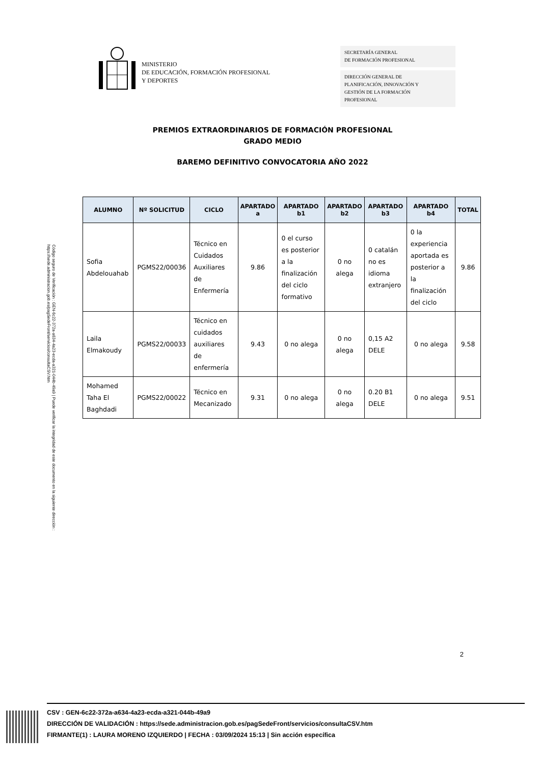Código seguro de Verificación : GEN-6c22-372a-a634-4a23-ecda-a321-044b-49a9 | Puede verificar la integridad de este documento en la siguiente dirección : https://sede.administracion.gob.es/pagSedeFront/servicios/consultaCSV.htm
MINISTERIO
DE EDUCACIÓN, FORMACIÓN PROFESIONAL
Y DEPORTES
SECRETARÍA GENERAL
DE FORMACIÓN PROFESIONAL
DIRECCIÓN GENERAL DE
PLANIFICACIÓN, INNOVACIÓN Y
GESTIÓN DE LA FORMACIÓN
PROFESIONAL
PREMIOS EXTRAORDINARIOS DE FORMACIÓN PROFESIONAL
GRADO MEDIO
BAREMO DEFINITIVO CONVOCATORIA AÑO 2022
| ALUMNO | Nº SOLICITUD | CICLO | APARTADO a | APARTADO b1 | APARTADO b2 | APARTADO b3 | APARTADO b4 | TOTAL |
| --- | --- | --- | --- | --- | --- | --- | --- | --- |
| Sofia Abdelouahab | PGMS22/00036 | Técnico en Cuidados Auxiliares de Enfermería | 9.86 | 0 el curso es posterior a la finalización del ciclo formativo | 0 no alega | 0 catalán no es idioma extranjero | 0 la experiencia aportada es posterior a la finalización del ciclo | 9.86 |
| Laila Elmakoudy | PGMS22/00033 | Técnico en cuidados auxiliares de enfermería | 9.43 | 0 no alega | 0 no alega | 0,15 A2 DELE | 0 no alega | 9.58 |
| Mohamed Taha El Baghdadi | PGMS22/00022 | Técnico en Mecanizado | 9.31 | 0 no alega | 0 no alega | 0.20 B1 DELE | 0 no alega | 9.51 |
2
CSV : GEN-6c22-372a-a634-4a23-ecda-a321-044b-49a9
DIRECCIÓN DE VALIDACIÓN : https://sede.administracion.gob.es/pagSedeFront/servicios/consultaCSV.htm
FIRMANTE(1) : LAURA MORENO IZQUIERDO | FECHA : 03/09/2024 15:13 | Sin acción específica